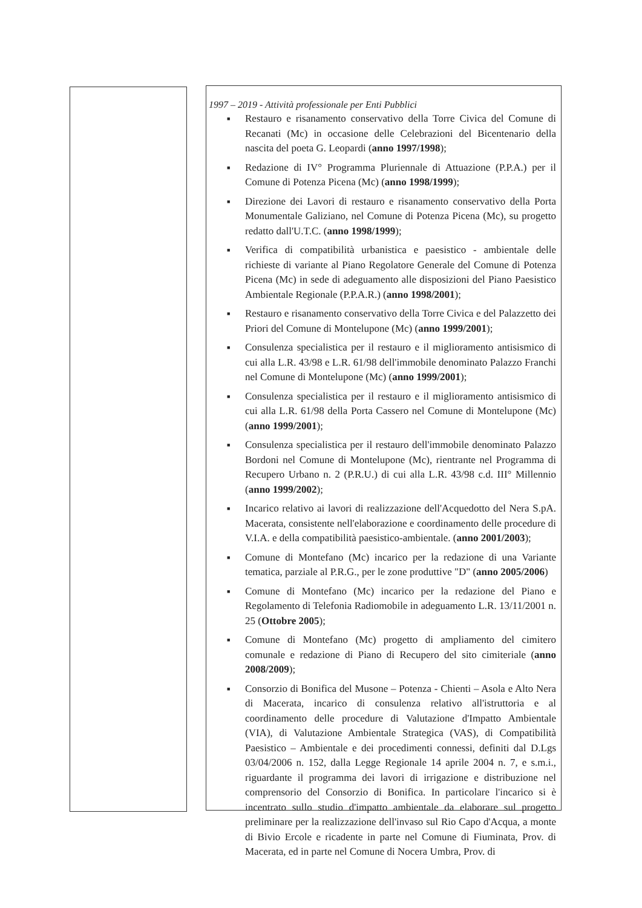1997 – 2019 - Attività professionale per Enti Pubblici
■ Restauro e risanamento conservativo della Torre Civica del Comune di Recanati (Mc) in occasione delle Celebrazioni del Bicentenario della nascita del poeta G. Leopardi (anno 1997/1998);
■ Redazione di IV° Programma Pluriennale di Attuazione (P.P.A.) per il Comune di Potenza Picena (Mc) (anno 1998/1999);
■ Direzione dei Lavori di restauro e risanamento conservativo della Porta Monumentale Galiziano, nel Comune di Potenza Picena (Mc), su progetto redatto dall'U.T.C. (anno 1998/1999);
■ Verifica di compatibilità urbanistica e paesistico - ambientale delle richieste di variante al Piano Regolatore Generale del Comune di Potenza Picena (Mc) in sede di adeguamento alle disposizioni del Piano Paesistico Ambientale Regionale (P.P.A.R.) (anno 1998/2001);
■ Restauro e risanamento conservativo della Torre Civica e del Palazzetto dei Priori del Comune di Montelupone (Mc) (anno 1999/2001);
■ Consulenza specialistica per il restauro e il miglioramento antisismico di cui alla L.R. 43/98 e L.R. 61/98 dell'immobile denominato Palazzo Franchi nel Comune di Montelupone (Mc) (anno 1999/2001);
■ Consulenza specialistica per il restauro e il miglioramento antisismico di cui alla L.R. 61/98 della Porta Cassero nel Comune di Montelupone (Mc) (anno 1999/2001);
■ Consulenza specialistica per il restauro dell'immobile denominato Palazzo Bordoni nel Comune di Montelupone (Mc), rientrante nel Programma di Recupero Urbano n. 2 (P.R.U.) di cui alla L.R. 43/98 c.d. III° Millennio (anno 1999/2002);
■ Incarico relativo ai lavori di realizzazione dell'Acquedotto del Nera S.pA. Macerata, consistente nell'elaborazione e coordinamento delle procedure di V.I.A. e della compatibilità paesistico-ambientale. (anno 2001/2003);
■ Comune di Montefano (Mc) incarico per la redazione di una Variante tematica, parziale al P.R.G., per le zone produttive "D" (anno 2005/2006)
■ Comune di Montefano (Mc) incarico per la redazione del Piano e Regolamento di Telefonia Radiomobile in adeguamento L.R. 13/11/2001 n. 25 (Ottobre 2005);
■ Comune di Montefano (Mc) progetto di ampliamento del cimitero comunale e redazione di Piano di Recupero del sito cimiteriale (anno 2008/2009);
■ Consorzio di Bonifica del Musone – Potenza - Chienti – Asola e Alto Nera di Macerata, incarico di consulenza relativo all'istruttoria e al coordinamento delle procedure di Valutazione d'Impatto Ambientale (VIA), di Valutazione Ambientale Strategica (VAS), di Compatibilità Paesistico – Ambientale e dei procedimenti connessi, definiti dal D.Lgs 03/04/2006 n. 152, dalla Legge Regionale 14 aprile 2004 n. 7, e s.m.i., riguardante il programma dei lavori di irrigazione e distribuzione nel comprensorio del Consorzio di Bonifica. In particolare l'incarico si è incentrato sullo studio d'impatto ambientale da elaborare sul progetto preliminare per la realizzazione dell'invaso sul Rio Capo d'Acqua, a monte di Bivio Ercole e ricadente in parte nel Comune di Fiuminata, Prov. di Macerata, ed in parte nel Comune di Nocera Umbra, Prov. di